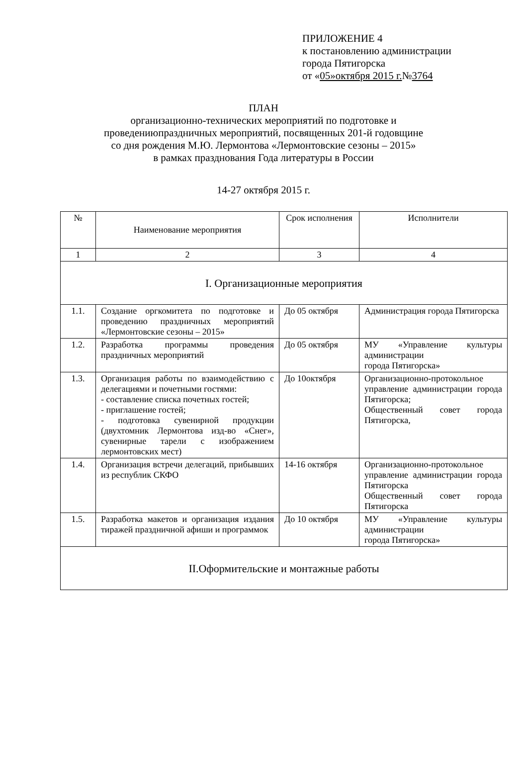ПРИЛОЖЕНИЕ 4
к постановлению администрации
города Пятигорска
от «05»октября 2015 г.№3764
ПЛАН
организационно-технических мероприятий по подготовке и
проведениюпраздничных мероприятий, посвященных 201-й годовщине
со дня рождения М.Ю. Лермонтова «Лермонтовские сезоны – 2015»
в рамках празднования Года литературы в России
14-27 октября 2015 г.
| № | Наименование мероприятия | Срок исполнения | Исполнители |
| --- | --- | --- | --- |
| 1 | 2 | 3 | 4 |
| I. Организационные мероприятия | | | |
| 1.1. | Создание оргкомитета по подготовке и проведению праздничных мероприятий «Лермонтовские сезоны – 2015» | До 05 октября | Администрация города Пятигорска |
| 1.2. | Разработка программы проведения праздничных мероприятий | До 05 октября | МУ «Управление культуры администрации города Пятигорска» |
| 1.3. | Организация работы по взаимодействию с делегациями и почетными гостями: - составление списка почетных гостей; - приглашение гостей; - подготовка сувенирной продукции (двухтомник Лермонтова изд-во «Снег», сувенирные тарели с изображением лермонтовских мест) | До 10октября | Организационно-протокольное управление администрации города Пятигорска; Общественный совет города Пятигорска, |
| 1.4. | Организация встречи делегаций, прибывших из республик СКФО | 14-16 октября | Организационно-протокольное управление администрации города Пятигорска Общественный совет города Пятигорска |
| 1.5. | Разработка макетов и организация издания тиражей праздничной афиши и программок | До 10 октября | МУ «Управление культуры администрации города Пятигорска» |
| II.Оформительские и монтажные работы | | | |